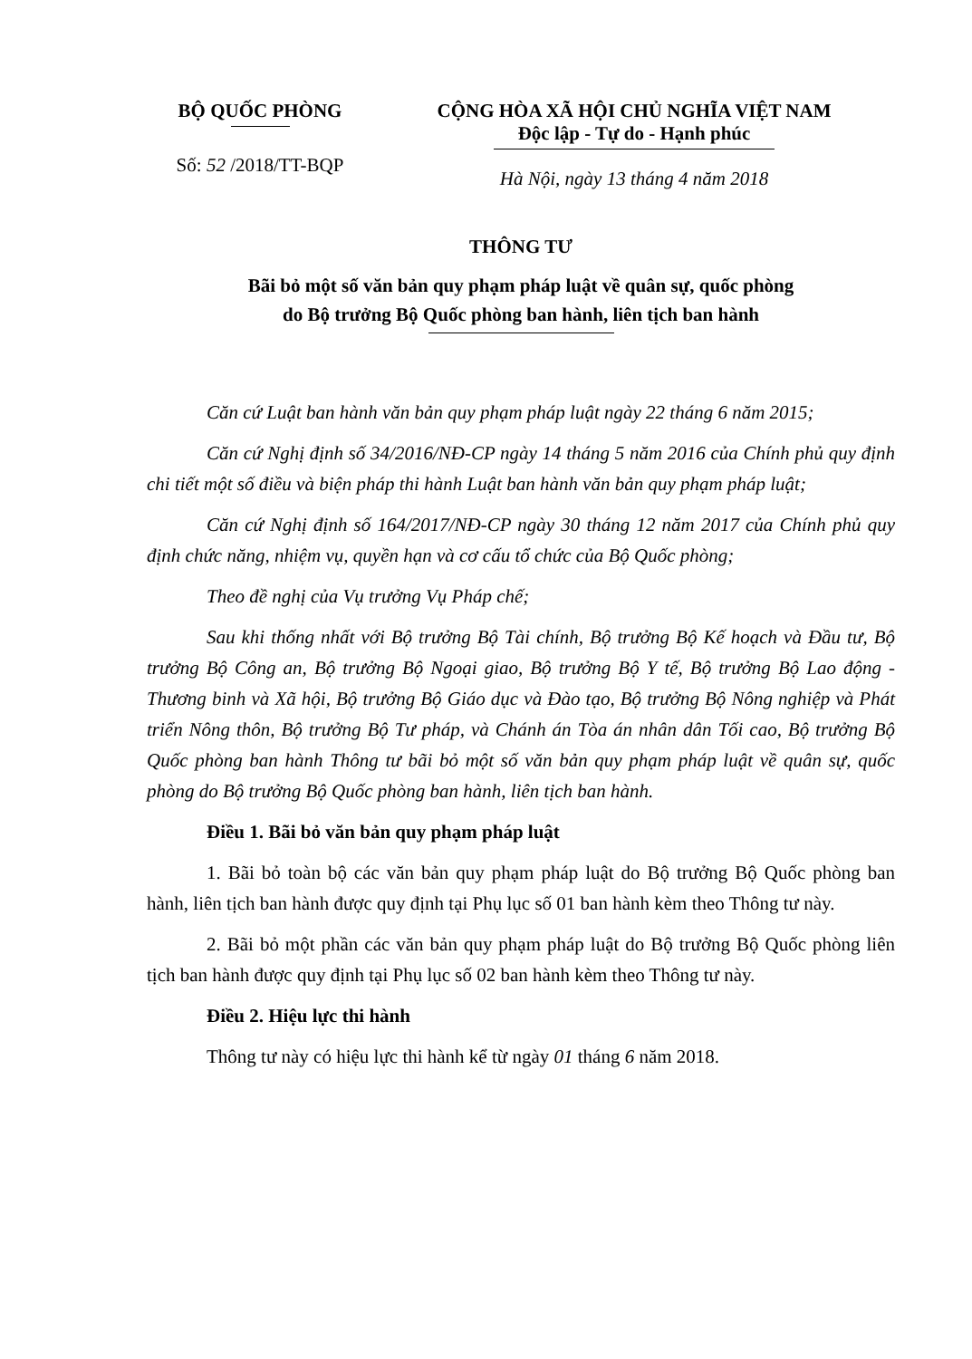BỘ QUỐC PHÒNG
Số: 52 /2018/TT-BQP
CỘNG HÒA XÃ HỘI CHỦ NGHĨA VIỆT NAM
Độc lập - Tự do - Hạnh phúc
Hà Nội, ngày 13 tháng 4 năm 2018
THÔNG TƯ
Bãi bỏ một số văn bản quy phạm pháp luật về quân sự, quốc phòng
do Bộ trưởng Bộ Quốc phòng ban hành, liên tịch ban hành
Căn cứ Luật ban hành văn bản quy phạm pháp luật ngày 22 tháng 6 năm 2015;
Căn cứ Nghị định số 34/2016/NĐ-CP ngày 14 tháng 5 năm 2016 của Chính phủ quy định chi tiết một số điều và biện pháp thi hành Luật ban hành văn bản quy phạm pháp luật;
Căn cứ Nghị định số 164/2017/NĐ-CP ngày 30 tháng 12 năm 2017 của Chính phủ quy định chức năng, nhiệm vụ, quyền hạn và cơ cấu tổ chức của Bộ Quốc phòng;
Theo đề nghị của Vụ trưởng Vụ Pháp chế;
Sau khi thống nhất với Bộ trưởng Bộ Tài chính, Bộ trưởng Bộ Kế hoạch và Đầu tư, Bộ trưởng Bộ Công an, Bộ trưởng Bộ Ngoại giao, Bộ trưởng Bộ Y tế, Bộ trưởng Bộ Lao động - Thương binh và Xã hội, Bộ trưởng Bộ Giáo dục và Đào tạo, Bộ trưởng Bộ Nông nghiệp và Phát triển Nông thôn, Bộ trưởng Bộ Tư pháp, và Chánh án Tòa án nhân dân Tối cao, Bộ trưởng Bộ Quốc phòng ban hành Thông tư bãi bỏ một số văn bản quy phạm pháp luật về quân sự, quốc phòng do Bộ trưởng Bộ Quốc phòng ban hành, liên tịch ban hành.
Điều 1. Bãi bỏ văn bản quy phạm pháp luật
1. Bãi bỏ toàn bộ các văn bản quy phạm pháp luật do Bộ trưởng Bộ Quốc phòng ban hành, liên tịch ban hành được quy định tại Phụ lục số 01 ban hành kèm theo Thông tư này.
2. Bãi bỏ một phần các văn bản quy phạm pháp luật do Bộ trưởng Bộ Quốc phòng liên tịch ban hành được quy định tại Phụ lục số 02 ban hành kèm theo Thông tư này.
Điều 2. Hiệu lực thi hành
Thông tư này có hiệu lực thi hành kể từ ngày 01 tháng 6 năm 2018.